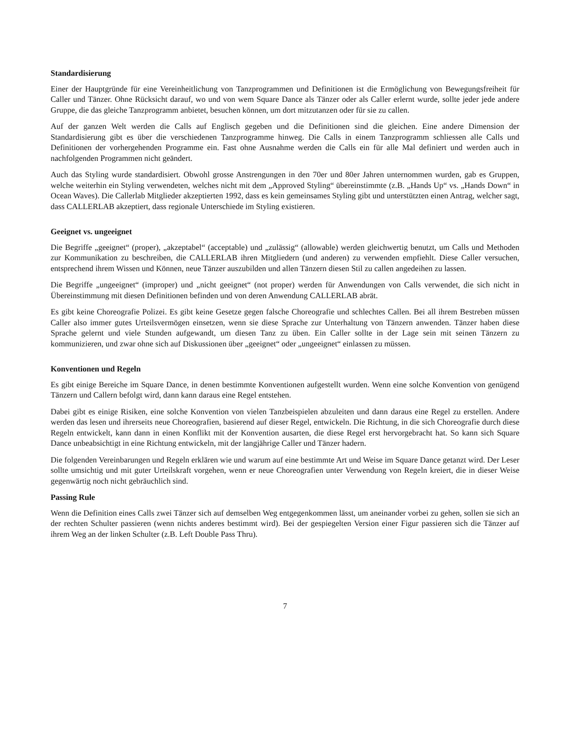Standardisierung
Einer der Hauptgründe für eine Vereinheitlichung von Tanzprogrammen und Definitionen ist die Ermöglichung von Bewegungsfreiheit für Caller und Tänzer. Ohne Rücksicht darauf, wo und von wem Square Dance als Tänzer oder als Caller erlernt wurde, sollte jeder jede andere Gruppe, die das gleiche Tanzprogramm anbietet, besuchen können, um dort mitzutanzen oder für sie zu callen.
Auf der ganzen Welt werden die Calls auf Englisch gegeben und die Definitionen sind die gleichen. Eine andere Dimension der Standardisierung gibt es über die verschiedenen Tanzprogramme hinweg. Die Calls in einem Tanzprogramm schliessen alle Calls und Definitionen der vorhergehenden Programme ein. Fast ohne Ausnahme werden die Calls ein für alle Mal definiert und werden auch in nachfolgenden Programmen nicht geändert.
Auch das Styling wurde standardisiert. Obwohl grosse Anstrengungen in den 70er und 80er Jahren unternommen wurden, gab es Gruppen, welche weiterhin ein Styling verwendeten, welches nicht mit dem „Approved Styling“ übereinstimmte (z.B. „Hands Up“ vs. „Hands Down“ in Ocean Waves). Die Callerlab Mitglieder akzeptierten 1992, dass es kein gemeinsames Styling gibt und unterstützten einen Antrag, welcher sagt, dass CALLERLAB akzeptiert, dass regionale Unterschiede im Styling existieren.
Geeignet vs. ungeeignet
Die Begriffe „geeignet“ (proper), „akzeptabel“ (acceptable) und „zulässig“ (allowable) werden gleichwertig benutzt, um Calls und Methoden zur Kommunikation zu beschreiben, die CALLERLAB ihren Mitgliedern (und anderen) zu verwenden empfiehlt. Diese Caller versuchen, entsprechend ihrem Wissen und Können, neue Tänzer auszubilden und allen Tänzern diesen Stil zu callen angedeihen zu lassen.
Die Begriffe „ungeeignet“ (improper) und „nicht geeignet“ (not proper) werden für Anwendungen von Calls verwendet, die sich nicht in Übereinstimmung mit diesen Definitionen befinden und von deren Anwendung CALLERLAB abrät.
Es gibt keine Choreografie Polizei. Es gibt keine Gesetze gegen falsche Choreografie und schlechtes Callen. Bei all ihrem Bestreben müssen Caller also immer gutes Urteilsvermögen einsetzen, wenn sie diese Sprache zur Unterhaltung von Tänzern anwenden. Tänzer haben diese Sprache gelernt und viele Stunden aufgewandt, um diesen Tanz zu üben. Ein Caller sollte in der Lage sein mit seinen Tänzern zu kommunizieren, und zwar ohne sich auf Diskussionen über „geeignet“ oder „ungeeignet“ einlassen zu müssen.
Konventionen und Regeln
Es gibt einige Bereiche im Square Dance, in denen bestimmte Konventionen aufgestellt wurden. Wenn eine solche Konvention von genügend Tänzern und Callern befolgt wird, dann kann daraus eine Regel entstehen.
Dabei gibt es einige Risiken, eine solche Konvention von vielen Tanzbeispielen abzuleiten und dann daraus eine Regel zu erstellen. Andere werden das lesen und ihrerseits neue Choreografien, basierend auf dieser Regel, entwickeln. Die Richtung, in die sich Choreografie durch diese Regeln entwickelt, kann dann in einen Konflikt mit der Konvention ausarten, die diese Regel erst hervorgebracht hat. So kann sich Square Dance unbeabsichtigt in eine Richtung entwickeln, mit der langjährige Caller und Tänzer hadern.
Die folgenden Vereinbarungen und Regeln erklären wie und warum auf eine bestimmte Art und Weise im Square Dance getanzt wird. Der Leser sollte umsichtig und mit guter Urteilskraft vorgehen, wenn er neue Choreografien unter Verwendung von Regeln kreiert, die in dieser Weise gegenwärtig noch nicht gebräuchlich sind.
Passing Rule
Wenn die Definition eines Calls zwei Tänzer sich auf demselben Weg entgegenkommen lässt, um aneinander vorbei zu gehen, sollen sie sich an der rechten Schulter passieren (wenn nichts anderes bestimmt wird). Bei der gespiegelten Version einer Figur passieren sich die Tänzer auf ihrem Weg an der linken Schulter (z.B. Left Double Pass Thru).
7